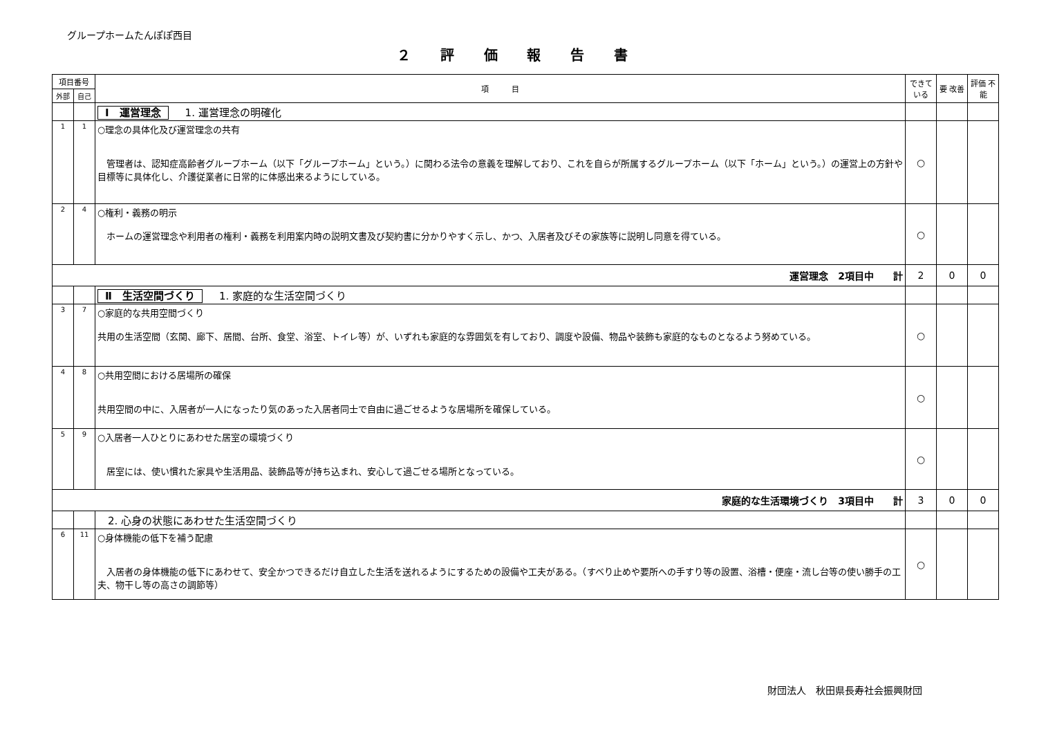グループホームたんぽぽ西目
２ 評 価 報 告 書
| 項目番号 | | 項 目 | できて いる | 要 改善 | 評価 不能 |
| --- | --- | --- | --- | --- | --- |
| 外部 | 自己 | | | | |
| | | Ⅰ 運営理念 1. 運営理念の明確化 | | | |
| 1 | 1 | ○理念の具体化及び運営理念の共有 管理者は、認知症高齢者グループホーム（以下「グループホーム」という。）に関わる法令の意義を理解しており、これを自らが所属するグループホーム（以下「ホーム」という。）の運営上の方針や目標等に具体化し、介護従業者に日常的に体感出来るようにしている。 | ○ | | |
| 2 | 4 | ○権利・義務の明示 ホームの運営理念や利用者の権利・義務を利用案内時の説明文書及び契約書に分かりやすく示し、かつ、入居者及びその家族等に説明し同意を得ている。 | ○ | | |
| 運営理念 2項目中 計 | | | 2 | 0 | 0 |
| | | Ⅱ 生活空間づくり 1. 家庭的な生活空間づくり | | | |
| 3 | 7 | ○家庭的な共用空間づくり 共用の生活空間（玄関、廊下、居間、台所、食堂、浴室、トイレ等）が、いずれも家庭的な雰囲気を有しており、調度や設備、物品や装飾も家庭的なものとなるよう努めている。 | ○ | | |
| 4 | 8 | ○共用空間における居場所の確保 共用空間の中に、入居者が一人になったり気のあった入居者同士で自由に過ごせるような居場所を確保している。 | ○ | | |
| 5 | 9 | ○入居者一人ひとりにあわせた居室の環境づくり 居室には、使い慣れた家具や生活用品、装飾品等が持ち込まれ、安心して過ごせる場所となっている。 | ○ | | |
| 家庭的な生活環境づくり 3項目中 計 | | | 3 | 0 | 0 |
| | | 2. 心身の状態にあわせた生活空間づくり | | | |
| 6 | 11 | ○身体機能の低下を補う配慮 入居者の身体機能の低下にあわせて、安全かつできるだけ自立した生活を送れるようにするための設備や工夫がある。（すべり止めや要所への手すり等の設置、浴槽・便座・流し台等の使い勝手の工夫、物干し等の高さの調節等） | ○ | | |
財団法人　秋田県長寿社会振興財団